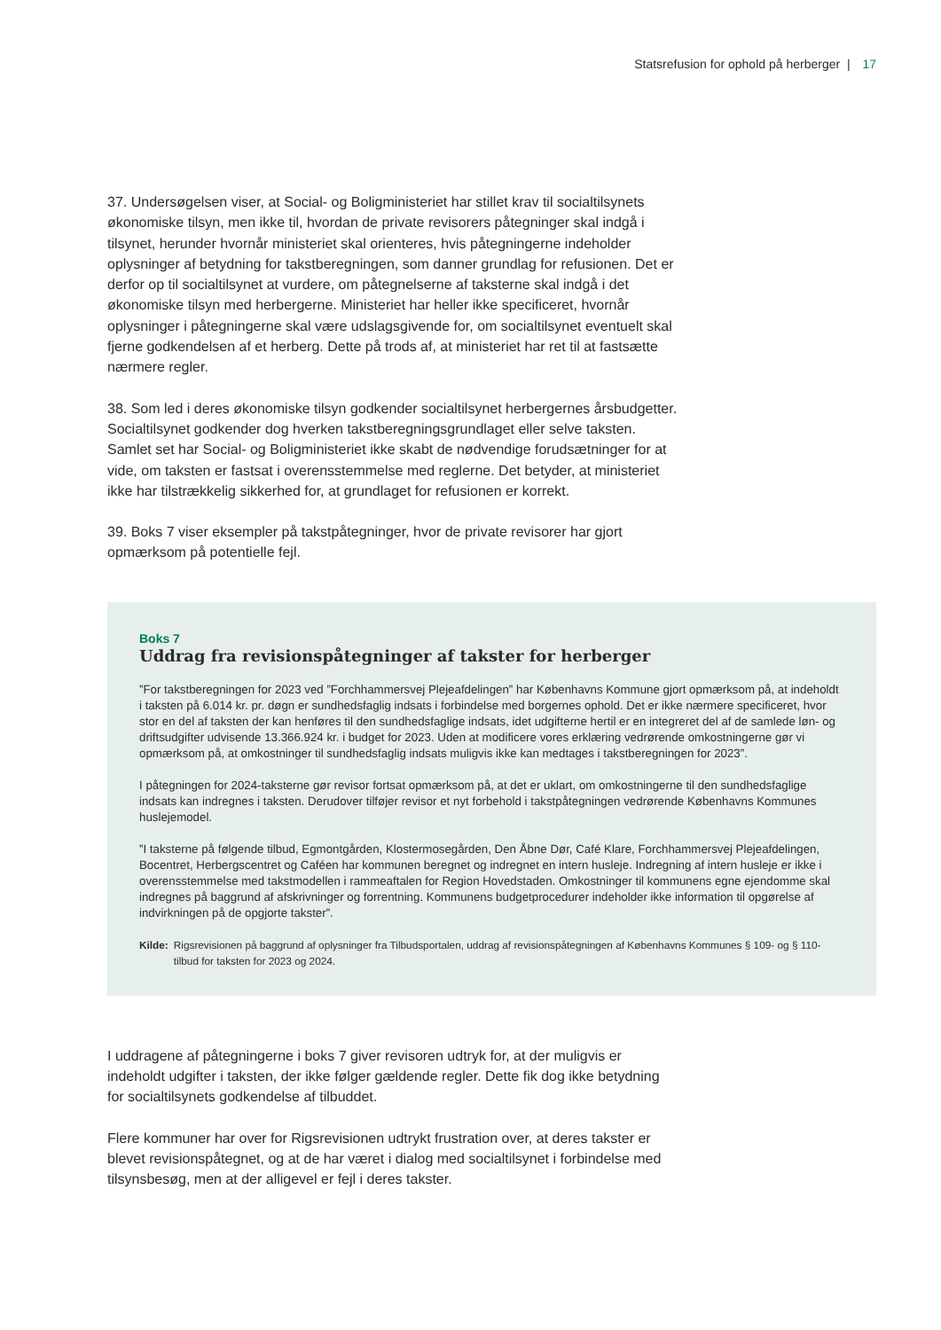Statsrefusion for ophold på herberger | 17
37. Undersøgelsen viser, at Social- og Boligministeriet har stillet krav til socialtilsynets økonomiske tilsyn, men ikke til, hvordan de private revisorers påtegninger skal indgå i tilsynet, herunder hvornår ministeriet skal orienteres, hvis påtegningerne indeholder oplysninger af betydning for takstberegningen, som danner grundlag for refusionen. Det er derfor op til socialtilsynet at vurdere, om påtegnelserne af taksterne skal indgå i det økonomiske tilsyn med herbergerne. Ministeriet har heller ikke specificeret, hvornår oplysninger i påtegningerne skal være udslagsgivende for, om socialtilsynet eventuelt skal fjerne godkendelsen af et herberg. Dette på trods af, at ministeriet har ret til at fastsætte nærmere regler.
38. Som led i deres økonomiske tilsyn godkender socialtilsynet herbergernes årsbudgetter. Socialtilsynet godkender dog hverken takstberegningsgrundlaget eller selve taksten. Samlet set har Social- og Boligministeriet ikke skabt de nødvendige forudsætninger for at vide, om taksten er fastsat i overensstemmelse med reglerne. Det betyder, at ministeriet ikke har tilstrækkelig sikkerhed for, at grundlaget for refusionen er korrekt.
39. Boks 7 viser eksempler på takstpåtegninger, hvor de private revisorer har gjort opmærksom på potentielle fejl.
Boks 7
Uddrag fra revisionspåtegninger af takster for herberger
”For takstberegningen for 2023 ved ”Forchhammersvej Plejeafdelingen” har Københavns Kommune gjort opmærksom på, at indeholdt i taksten på 6.014 kr. pr. døgn er sundhedsfaglig indsats i forbindelse med borgernes ophold. Det er ikke nærmere specificeret, hvor stor en del af taksten der kan henføres til den sundhedsfaglige indsats, idet udgifterne hertil er en integreret del af de samlede løn- og driftsudgifter udvisende 13.366.924 kr. i budget for 2023. Uden at modificere vores erklæring vedrørende omkostningerne gør vi opmærksom på, at omkostninger til sundhedsfaglig indsats muligvis ikke kan medtages i takstberegningen for 2023”.
I påtegningen for 2024-taksterne gør revisor fortsat opmærksom på, at det er uklart, om omkostningerne til den sundhedsfaglige indsats kan indregnes i taksten. Derudover tilføjer revisor et nyt forbehold i takstpåtegningen vedrørende Københavns Kommunes huslejemodel.
”I taksterne på følgende tilbud, Egmontgården, Klostermosegården, Den Åbne Dør, Café Klare, Forchhammersvej Plejeafdelingen, Bocentret, Herbergscentret og Caféen har kommunen beregnet og indregnet en intern husleje. Indregning af intern husleje er ikke i overensstemmelse med takstmodellen i rammeaftalen for Region Hovedstaden. Omkostninger til kommunens egne ejendomme skal indregnes på baggrund af afskrivninger og forrentning. Kommunens budgetprocedurer indeholder ikke information til opgørelse af indvirkningen på de opgjorte takster”.
Kilde: Rigsrevisionen på baggrund af oplysninger fra Tilbudsportalen, uddrag af revisionspåtegningen af Københavns Kommunes § 109- og § 110-tilbud for taksten for 2023 og 2024.
I uddragene af påtegningerne i boks 7 giver revisoren udtryk for, at der muligvis er indeholdt udgifter i taksten, der ikke følger gældende regler. Dette fik dog ikke betydning for socialtilsynets godkendelse af tilbuddet.
Flere kommuner har over for Rigsrevisionen udtrykt frustration over, at deres takster er blevet revisionspåtegnet, og at de har været i dialog med socialtilsynet i forbindelse med tilsynsbesøg, men at der alligevel er fejl i deres takster.